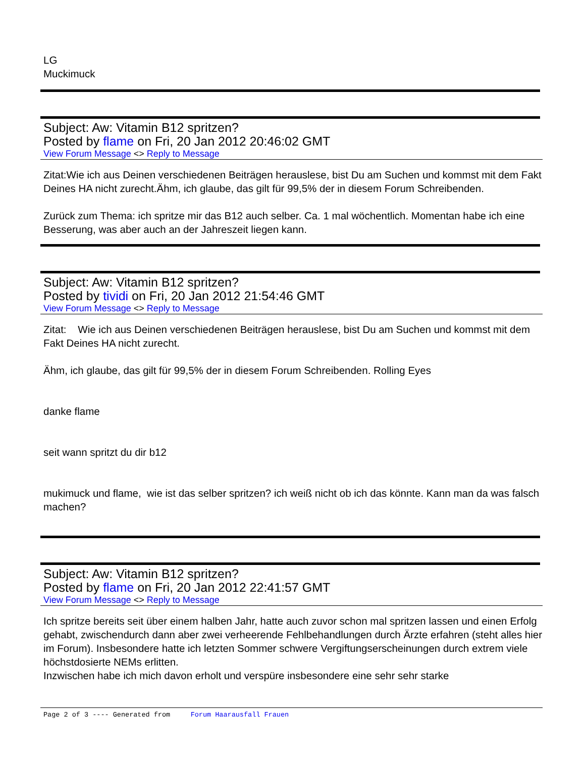LG
Muckimuck
Subject: Aw: Vitamin B12 spritzen?
Posted by flame on Fri, 20 Jan 2012 20:46:02 GMT
View Forum Message <> Reply to Message
Zitat:Wie ich aus Deinen verschiedenen Beiträgen herauslese, bist Du am Suchen und kommst mit dem Fakt Deines HA nicht zurecht.Ähm, ich glaube, das gilt für 99,5% der in diesem Forum Schreibenden.
Zurück zum Thema: ich spritze mir das B12 auch selber. Ca. 1 mal wöchentlich. Momentan habe ich eine Besserung, was aber auch an der Jahreszeit liegen kann.
Subject: Aw: Vitamin B12 spritzen?
Posted by tividi on Fri, 20 Jan 2012 21:54:46 GMT
View Forum Message <> Reply to Message
Zitat: Wie ich aus Deinen verschiedenen Beiträgen herauslese, bist Du am Suchen und kommst mit dem Fakt Deines HA nicht zurecht.
Ähm, ich glaube, das gilt für 99,5% der in diesem Forum Schreibenden. Rolling Eyes
danke flame
seit wann spritzt du dir b12
mukimuck und flame, wie ist das selber spritzen? ich weiß nicht ob ich das könnte. Kann man da was falsch machen?
Subject: Aw: Vitamin B12 spritzen?
Posted by flame on Fri, 20 Jan 2012 22:41:57 GMT
View Forum Message <> Reply to Message
Ich spritze bereits seit über einem halben Jahr, hatte auch zuvor schon mal spritzen lassen und einen Erfolg gehabt, zwischendurch dann aber zwei verheerende Fehlbehandlungen durch Ärzte erfahren (steht alles hier im Forum). Insbesondere hatte ich letzten Sommer schwere Vergiftungserscheinungen durch extrem viele höchstdosierte NEMs erlitten.
Inzwischen habe ich mich davon erholt und verspüre insbesondere eine sehr sehr starke
Page 2 of 3 ---- Generated from Forum Haarausfall Frauen